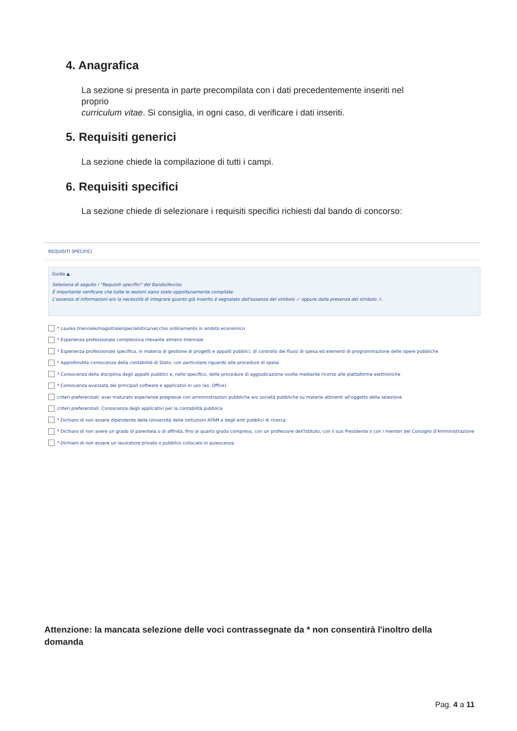4. Anagrafica
La sezione si presenta in parte precompilata con i dati precedentemente inseriti nel proprio
curriculum vitae. Si consiglia, in ogni caso, di verificare i dati inseriti.
5. Requisiti generici
La sezione chiede la compilazione di tutti i campi.
6. Requisiti specifici
La sezione chiede di selezionare i requisiti specifici richiesti dal bando di concorso:
REQUISITI SPECIFICI
Guida ▲
Seleziona di seguito i "Requisiti specifici" del Bando/Avviso.
È importante verificare che tutte le sezioni siano state opportunamente compilate.
L'assenza di informazioni e/o la necessità di integrare quanto già inserito è segnalato dall'assenza del simbolo ✓ oppure dalla presenza del simbolo ⚠ .
* Laurea triennale/magistrale/specialistica/vecchio ordinamento in ambito economico
* Esperienza professionale complessiva rilevante almeno triennale
* Esperienza professionale specifica, in materia di gestione di progetti e appalti pubblici, di controllo dei flussi di spesa ed elementi di programmazione delle opere pubbliche
* Approfondita conoscenza della contabilità di Stato, con particolare riguardo alle procedure di spesa
* Conoscenza della disciplina degli appalti pubblici e, nello specifico, delle procedure di aggiudicazione svolte mediante ricorso alle piattaforme elettroniche
* Conoscenza avanzata dei principali software e applicativi in uso (es. Office)
criteri preferenziali: aver maturato esperienze pregresse con amministrazioni pubbliche e/o società pubbliche su materie attinenti all'oggetto della selezione
criteri preferenziali: Conoscenza degli applicativi per la contabilità pubblica
* Dichiaro di non essere dipendente delle Università delle istituzioni AFAM e degli enti pubblici di ricerca.
* Dichiaro di non avere un grado di parentela o di affinità, fino al quarto grado compreso, con un professore dell'Istituto, con il suo Presidente o con i membri del Consiglio d'Amministrazione
* Dichiaro di non essere un lavoratore privato o pubblico collocato in quiescenza
Attenzione: la mancata selezione delle voci contrassegnate da * non consentirà l'inoltro della domanda
Pag. 4 a 11